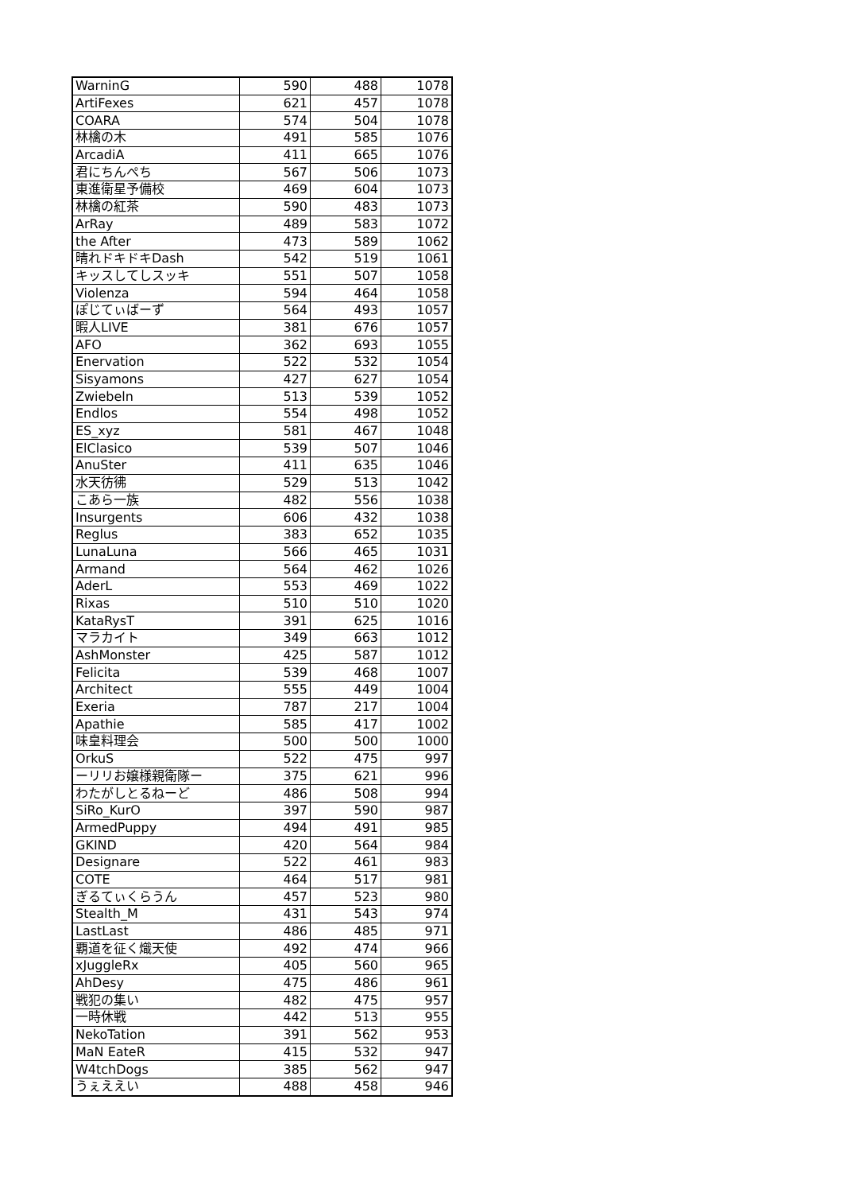| WarninG | 590 | 488 | 1078 |
| ArtiFexes | 621 | 457 | 1078 |
| COARA | 574 | 504 | 1078 |
| 林檎の木 | 491 | 585 | 1076 |
| ArcadiA | 411 | 665 | 1076 |
| 君にちんぺち | 567 | 506 | 1073 |
| 東進衛星予備校 | 469 | 604 | 1073 |
| 林檎の紅茶 | 590 | 483 | 1073 |
| ArRay | 489 | 583 | 1072 |
| the After | 473 | 589 | 1062 |
| 晴れドキドキDash | 542 | 519 | 1061 |
| キッスしてしスッキ | 551 | 507 | 1058 |
| Violenza | 594 | 464 | 1058 |
| ぽじてぃばーず | 564 | 493 | 1057 |
| 暇人LIVE | 381 | 676 | 1057 |
| AFO | 362 | 693 | 1055 |
| Enervation | 522 | 532 | 1054 |
| Sisyamons | 427 | 627 | 1054 |
| Zwiebeln | 513 | 539 | 1052 |
| Endlos | 554 | 498 | 1052 |
| ES_xyz | 581 | 467 | 1048 |
| ElClasico | 539 | 507 | 1046 |
| AnuSter | 411 | 635 | 1046 |
| 水天彷彿 | 529 | 513 | 1042 |
| こあら一族 | 482 | 556 | 1038 |
| Insurgents | 606 | 432 | 1038 |
| Reglus | 383 | 652 | 1035 |
| LunaLuna | 566 | 465 | 1031 |
| Armand | 564 | 462 | 1026 |
| AderL | 553 | 469 | 1022 |
| Rixas | 510 | 510 | 1020 |
| KataRysT | 391 | 625 | 1016 |
| マラカイト | 349 | 663 | 1012 |
| AshMonster | 425 | 587 | 1012 |
| Felicita | 539 | 468 | 1007 |
| Architect | 555 | 449 | 1004 |
| Exeria | 787 | 217 | 1004 |
| Apathie | 585 | 417 | 1002 |
| 味皇料理会 | 500 | 500 | 1000 |
| OrkuS | 522 | 475 | 997 |
| ーリリお嬢様親衛隊ー | 375 | 621 | 996 |
| わたがしとるねーど | 486 | 508 | 994 |
| SiRo_KurO | 397 | 590 | 987 |
| ArmedPuppy | 494 | 491 | 985 |
| GKIND | 420 | 564 | 984 |
| Designare | 522 | 461 | 983 |
| COTE | 464 | 517 | 981 |
| ぎるてぃくらうん | 457 | 523 | 980 |
| Stealth_M | 431 | 543 | 974 |
| LastLast | 486 | 485 | 971 |
| 覇道を征く熾天使 | 492 | 474 | 966 |
| xJuggleRx | 405 | 560 | 965 |
| AhDesy | 475 | 486 | 961 |
| 戦犯の集い | 482 | 475 | 957 |
| 一時休戦 | 442 | 513 | 955 |
| NekoTation | 391 | 562 | 953 |
| MaN EateR | 415 | 532 | 947 |
| W4tchDogs | 385 | 562 | 947 |
| うぇええい | 488 | 458 | 946 |